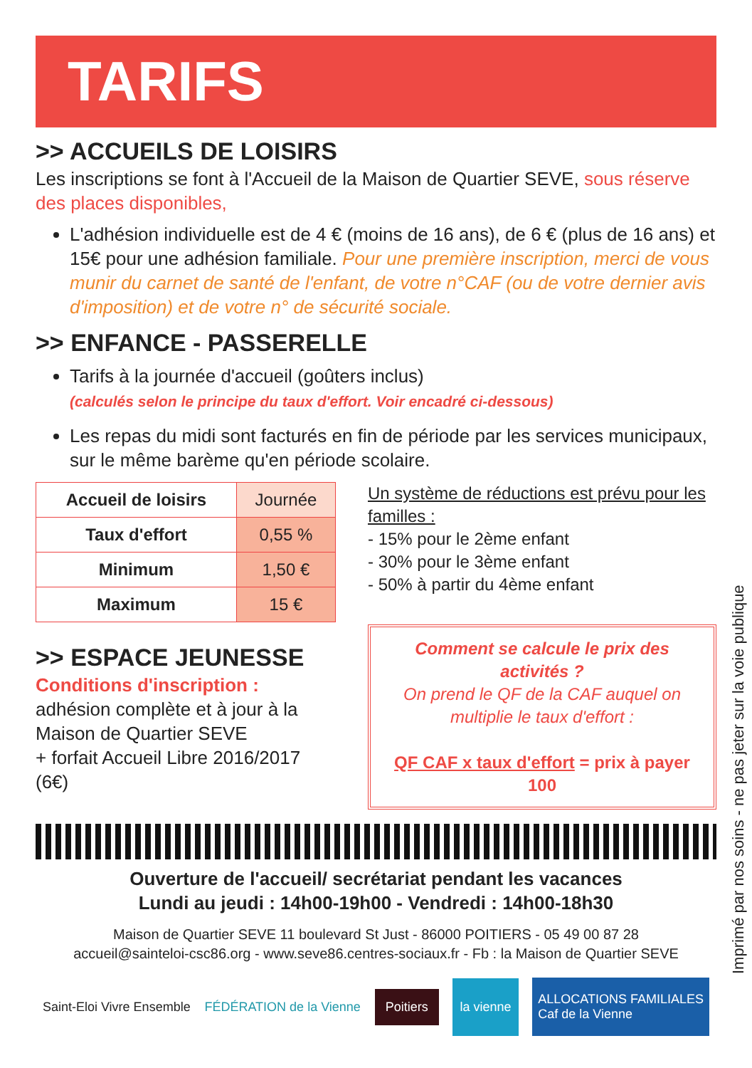TARIFS
>> ACCUEILS DE LOISIRS
Les inscriptions se font à l'Accueil de la Maison de Quartier SEVE, sous réserve des places disponibles,
L'adhésion individuelle est de 4 € (moins de 16 ans), de 6 € (plus de 16 ans) et 15€ pour une adhésion familiale. Pour une première inscription, merci de vous munir du carnet de santé de l'enfant, de votre n°CAF (ou de votre dernier avis d'imposition) et de votre n° de sécurité sociale.
>> ENFANCE - PASSERELLE
Tarifs à la journée d'accueil (goûters inclus)
(calculés selon le principe du taux d'effort. Voir encadré ci-dessous)
Les repas du midi sont facturés en fin de période par les services municipaux, sur le même barème qu'en période scolaire.
| Accueil de loisirs | Journée |
| Taux d'effort | 0,55 % |
| Minimum | 1,50 € |
| Maximum | 15 € |
>> ESPACE JEUNESSE
Conditions d'inscription :
adhésion complète et à jour à la Maison de Quartier SEVE
+ forfait Accueil Libre 2016/2017 (6€)
Un système de réductions est prévu pour les familles :
- 15% pour le 2ème enfant
- 30% pour le 3ème enfant
- 50% à partir du 4ème enfant
Comment se calcule le prix des activités ?
On prend le QF de la CAF auquel on multiplie le taux d'effort :
QF CAF x taux d'effort = prix à payer
100
Ouverture de l'accueil/ secrétariat pendant les vacances
Lundi au jeudi : 14h00-19h00 - Vendredi : 14h00-18h30
Maison de Quartier SEVE 11 boulevard St Just - 86000 POITIERS - 05 49 00 87 28
accueil@sainteloi-csc86.org - www.seve86.centres-sociaux.fr - Fb : la Maison de Quartier SEVE
Saint-Eloi Vivre Ensemble FÉDÉRATION de la Vienne Poitiers la vienne ALLOCATIONS FAMILIALES
Caf de la Vienne
Imprimé par nos soins - ne pas jeter sur la voie publique